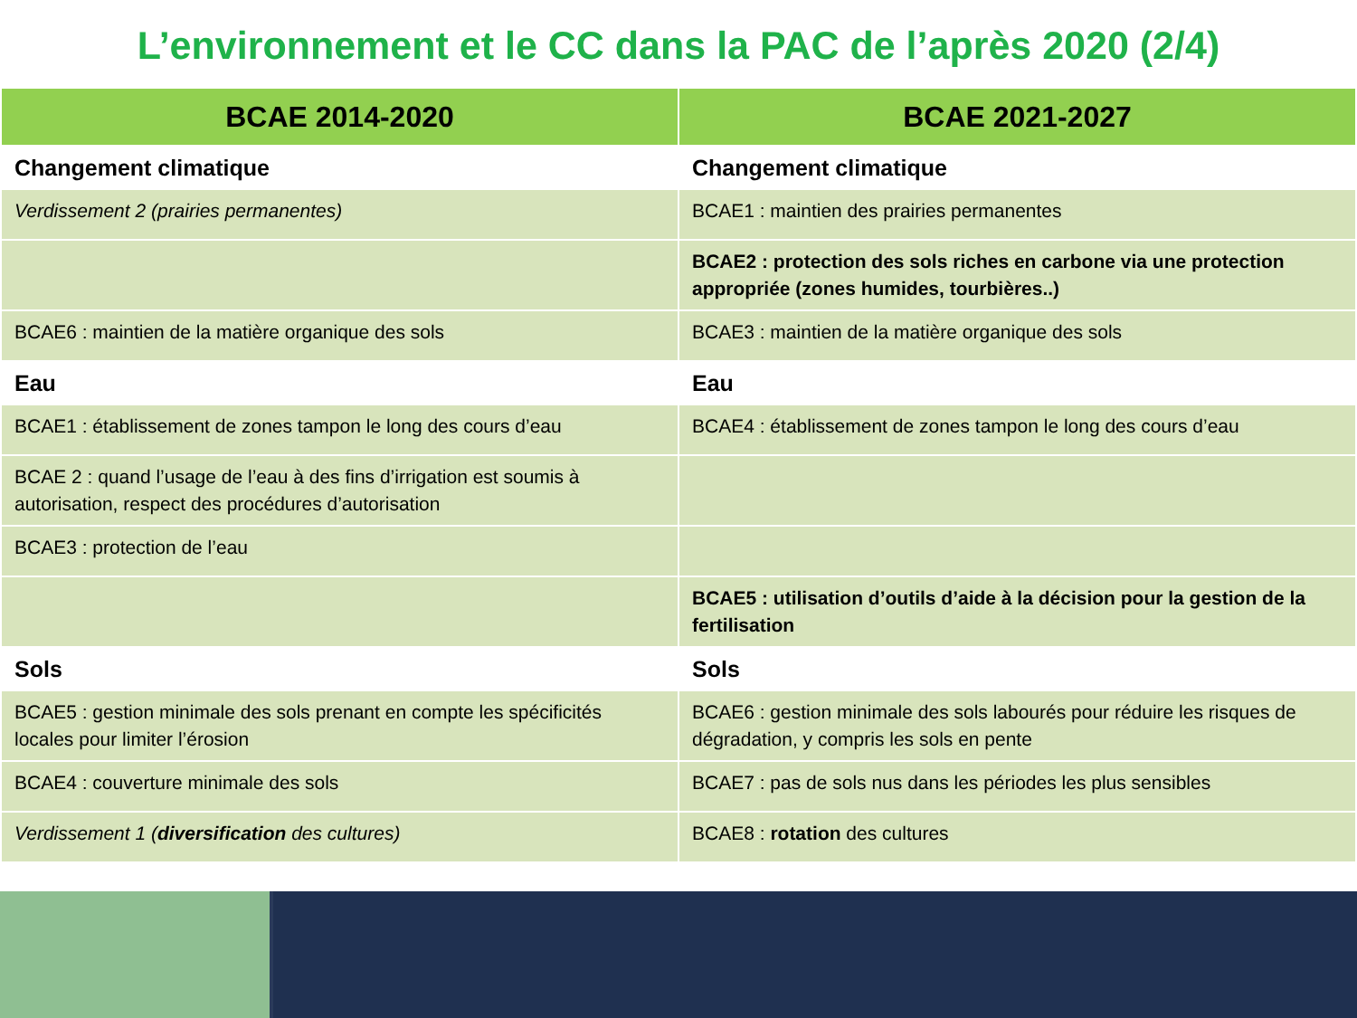L’environnement et le CC dans la PAC de l’après 2020 (2/4)
| BCAE 2014-2020 | BCAE 2021-2027 |
| --- | --- |
| Changement climatique | Changement climatique |
| Verdissement 2 (prairies permanentes) | BCAE1 : maintien des prairies permanentes |
| | BCAE2 : protection des sols riches en carbone via une protection appropriée (zones humides, tourbières..) |
| BCAE6 : maintien de la matière organique des sols | BCAE3 : maintien de la matière organique des sols |
| Eau | Eau |
| BCAE1 : établissement de zones tampon le long des cours d’eau | BCAE4 : établissement de zones tampon le long des cours d’eau |
| BCAE 2 : quand l’usage de l’eau à des fins d’irrigation est soumis à autorisation, respect des procédures d’autorisation | |
| BCAE3 : protection de l’eau | |
| | BCAE5 : utilisation d’outils d’aide à la décision pour la gestion de la fertilisation |
| Sols | Sols |
| BCAE5 : gestion minimale des sols prenant en compte les spécificités locales pour limiter l’érosion | BCAE6 : gestion minimale des sols labourés pour réduire les risques de dégradation, y compris les sols en pente |
| BCAE4 : couverture minimale des sols | BCAE7 : pas de sols nus dans les périodes les plus sensibles |
| Verdissement 1 ( diversification des cultures) | BCAE8 : rotation des cultures |